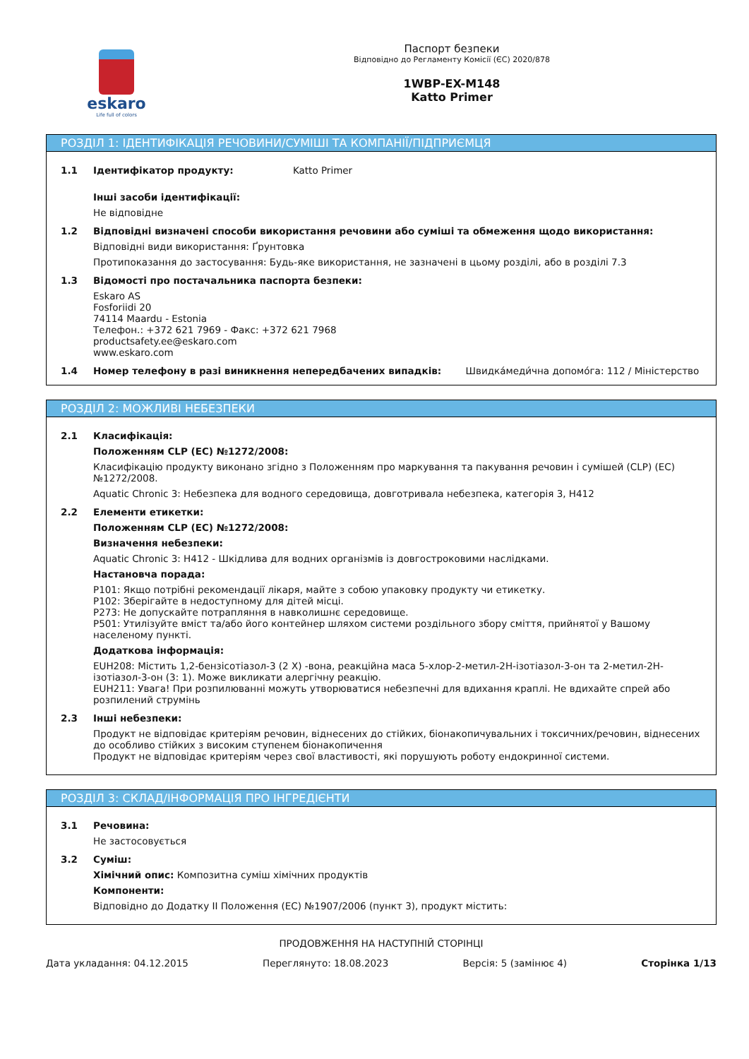eskaro
Life full of colors
Паспорт безпеки
Відповідно до Регламенту Комісії (ЄС) 2020/878
1WBP-EX-M148
Katto Primer
РОЗДІЛ 1: ІДЕНТИФІКАЦІЯ РЕЧОВИНИ/СУМІШІ ТА КОМПАНІЇ/ПІДПРИЄМЦЯ
1.1 Ідентифікатор продукту: Katto Primer
Інші засоби ідентифікації:
Не відповідне
1.2 Відповідні визначені способи використання речовини або суміші та обмеження щодо використання:
Відповідні види використання: Ґрунтовка
Протипоказання до застосування: Будь-яке використання, не зазначені в цьому розділі, або в розділі 7.3
1.3 Відомості про постачальника паспорта безпеки:
Eskaro AS
Fosforiidi 20
74114 Maardu - Estonia
Телефон.: +372 621 7969 - Факс: +372 621 7968
productsafety.ee@eskaro.com
www.eskaro.com
1.4 Номер телефону в разі виникнення непередбачених випадків: Швидка́меди́чна допомо́га: 112 / Міністерство
РОЗДІЛ 2: МОЖЛИВІ НЕБЕЗПЕКИ
2.1 Класифікація:
Положенням CLP (ЕС) №1272/2008:
Класифікацію продукту виконано згідно з Положенням про маркування та пакування речовин і сумішей (CLP) (ЕС) №1272/2008.
Aquatic Chronic 3: Небезпека для водного середовища, довготривала небезпека, категорія 3, H412
2.2 Елементи етикетки:
Положенням CLP (ЕС) №1272/2008:
Визначення небезпеки:
Aquatic Chronic 3: H412 - Шкідлива для водних організмів із довгостроковими наслідками.
Настановча порада:
P101: Якщо потрібні рекомендації лікаря, майте з собою упаковку продукту чи етикетку.
P102: Зберігайте в недоступному для дітей місці.
P273: Не допускайте потрапляння в навколишнє середовище.
P501: Утилізуйте вміст та/або його контейнер шляхом системи роздільного збору сміття, прийнятої у Вашому населеному пункті.
Додаткова інформація:
EUH208: Містить 1,2-бензісотіазол-3 (2 Х) -вона, реакційна маса 5-хлор-2-метил-2Н-ізотіазол-3-он та 2-метил-2Н-ізотіазол-3-он (3: 1). Може викликати алергічну реакцію.
EUH211: Увага! При розпилюванні можуть утворюватися небезпечні для вдихання краплі. Не вдихайте спрей або розпилений струмінь
2.3 Інші небезпеки:
Продукт не відповідає критеріям речовин, віднесених до стійких, біонакопичувальних і токсичних/речовин, віднесених до особливо стійких з високим ступенем біонакопичення
Продукт не відповідає критеріям через свої властивості, які порушують роботу ендокринної системи.
РОЗДІЛ 3: СКЛАД/ІНФОРМАЦІЯ ПРО ІНГРЕДІЄНТИ
3.1 Речовина:
Не застосовується
3.2 Суміш:
Хімічний опис: Композитна суміш хімічних продуктів
Компоненти:
Відповідно до Додатку II Положення (ЕС) №1907/2006 (пункт 3), продукт містить:
ПРОДОВЖЕННЯ НА НАСТУПНІЙ СТОРІНЦІ
Дата укладання: 04.12.2015 Переглянуто: 18.08.2023 Версія: 5 (замінює 4) Сторінка 1/13